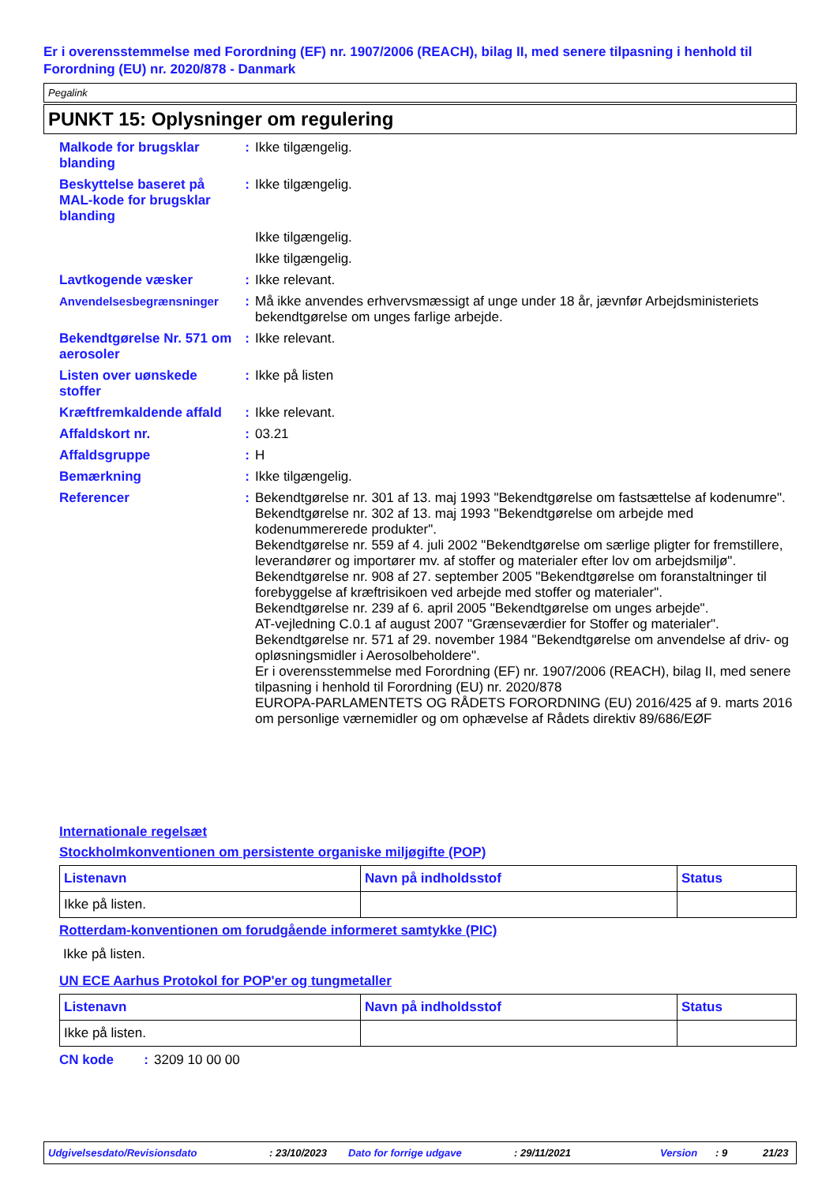Er i overensstemmelse med Forordning (EF) nr. 1907/2006 (REACH), bilag II, med senere tilpasning i henhold til Forordning (EU) nr. 2020/878 - Danmark
Pegalink
PUNKT 15: Oplysninger om regulering
Malkode for brugsklar blanding
: Ikke tilgængelig.
Beskyttelse baseret på MAL-kode for brugsklar blanding
: Ikke tilgængelig.
Ikke tilgængelig.
Ikke tilgængelig.
Lavtkogende væsker : Ikke relevant.
Anvendelsesbegrænsninger : Må ikke anvendes erhvervsmæssigt af unge under 18 år, jævnfør Arbejdsministeriets bekendtgørelse om unges farlige arbejde.
Bekendtgørelse Nr. 571 om aerosoler
: Ikke relevant.
Listen over uønskede stoffer
: Ikke på listen
Kræftfremkaldende affald
: Ikke relevant.
Affaldskort nr. : 03.21
Affaldsgruppe : H
Bemærkning : Ikke tilgængelig.
Referencer : Bekendtgørelse nr. 301 af 13. maj 1993 "Bekendtgørelse om fastsættelse af kodenumre".
Bekendtgørelse nr. 302 af 13. maj 1993 "Bekendtgørelse om arbejde med kodenummererede produkter".
Bekendtgørelse nr. 559 af 4. juli 2002 "Bekendtgørelse om særlige pligter for fremstillere, leverandører og importører mv. af stoffer og materialer efter lov om arbejdsmiljø".
Bekendtgørelse nr. 908 af 27. september 2005 "Bekendtgørelse om foranstaltninger til forebyggelse af kræftrisikoen ved arbejde med stoffer og materialer".
Bekendtgørelse nr. 239 af 6. april 2005 "Bekendtgørelse om unges arbejde".
AT-vejledning C.0.1 af august 2007 "Grænseværdier for Stoffer og materialer".
Bekendtgørelse nr. 571 af 29. november 1984 "Bekendtgørelse om anvendelse af driv- og opløsningsmidler i Aerosolbeholdere".
Er i overensstemmelse med Forordning (EF) nr. 1907/2006 (REACH), bilag II, med senere tilpasning i henhold til Forordning (EU) nr. 2020/878
EUROPA-PARLAMENTETS OG RÅDETS FORORDNING (EU) 2016/425 af 9. marts 2016 om personlige værnemidler og om ophævelse af Rådets direktiv 89/686/EØF
Internationale regelsæt
Stockholmkonventionen om persistente organiske miljøgifte (POP)
| Listenavn | Navn på indholdsstof | Status |
| --- | --- | --- |
| Ikke på listen. | | |
Rotterdam-konventionen om forudgående informeret samtykke (PIC)
Ikke på listen.
UN ECE Aarhus Protokol for POP'er og tungmetaller
| Listenavn | Navn på indholdsstof | Status |
| --- | --- | --- |
| Ikke på listen. | | |
CN kode : 3209 10 00 00
Udgivelsesdato/Revisionsdato: 23/10/2023 Dato for forrige udgave: 29/11/2021 Version: 9 21/23